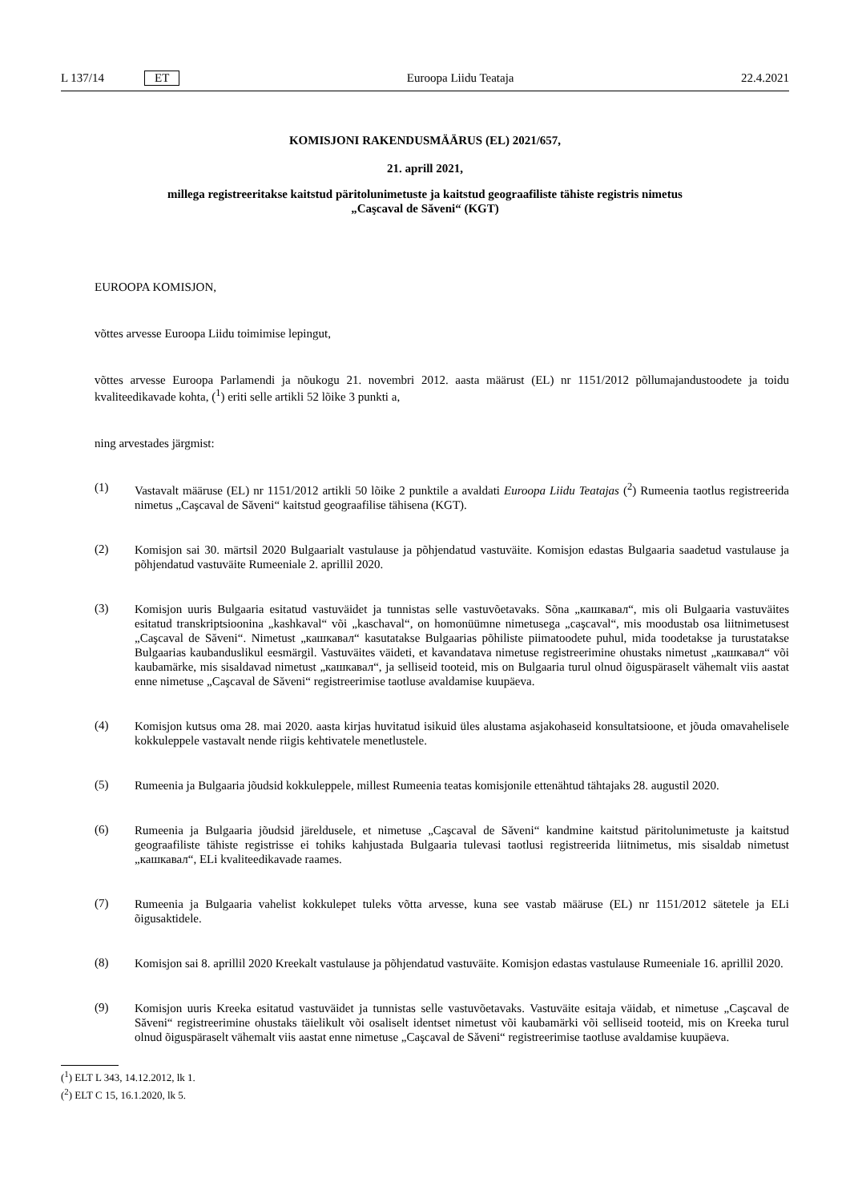L 137/14 ET Euroopa Liidu Teataja 22.4.2021
KOMISJONI RAKENDUSMÄÄRUS (EL) 2021/657,
21. aprill 2021,
millega registreeritakse kaitstud päritolunimetuste ja kaitstud geograafiliste tähiste registris nimetus
„Caşcaval de Săveni“ (KGT)
EUROOPA KOMISJON,
võttes arvesse Euroopa Liidu toimimise lepingut,
võttes arvesse Euroopa Parlamendi ja nõukogu 21. novembri 2012. aasta määrust (EL) nr 1151/2012 põllumajandustoodete ja toidu kvaliteedikavade kohta, (<sup>1</sup>) eriti selle artikli 52 lõike 3 punkti a,
ning arvestades järgmist:
(1)
Vastavalt määruse (EL) nr 1151/2012 artikli 50 lõike 2 punktile a avaldati Euroopa Liidu Teatajas (<sup>2</sup>) Rumeenia taotlus registreerida nimetus „Caşcaval de Săveni“ kaitstud geograafilise tähisena (KGT).
(2)
Komisjon sai 30. märtsil 2020 Bulgaarialt vastulause ja põhjendatud vastuväite. Komisjon edastas Bulgaaria saadetud vastulause ja põhjendatud vastuväite Rumeeniale 2. aprillil 2020.
(3)
Komisjon uuris Bulgaaria esitatud vastuväidet ja tunnistas selle vastuvõetavaks. Sõna „кашкавал“, mis oli Bulgaaria vastuväites esitatud transkriptsioonina „kashkaval“ või „kaschaval“, on homonüümne nimetusega „caşcaval“, mis moodustab osa liitnimetusest „Caşcaval de Săveni“. Nimetust „кашкавал“ kasutatakse Bulgaarias põhiliste piimatoodete puhul, mida toodetakse ja turustatakse Bulgaarias kaubanduslikul eesmärgil. Vastuväites väideti, et kavandatava nimetuse registreerimine ohustaks nimetust „кашкавал“ või kaubamärke, mis sisaldavad nimetust „кашкавал“, ja selliseid tooteid, mis on Bulgaaria turul olnud õiguspäraselt vähemalt viis aastat enne nimetuse „Caşcaval de Săveni“ registreerimise taotluse avaldamise kuupäeva.
(4)
Komisjon kutsus oma 28. mai 2020. aasta kirjas huvitatud isikuid üles alustama asjakohaseid konsultatsioone, et jõuda omavahelisele kokkuleppele vastavalt nende riigis kehtivatele menetlustele.
(5)
Rumeenia ja Bulgaaria jõudsid kokkuleppele, millest Rumeenia teatas komisjonile ettenähtud tähtajaks 28. augustil 2020.
(6)
Rumeenia ja Bulgaaria jõudsid järeldusele, et nimetuse „Caşcaval de Săveni“ kandmine kaitstud päritolunimetuste ja kaitstud geograafiliste tähiste registrisse ei tohiks kahjustada Bulgaaria tulevasi taotlusi registreerida liitnimetus, mis sisaldab nimetust „кашкавал“, ELi kvaliteedikavade raames.
(7)
Rumeenia ja Bulgaaria vahelist kokkulepet tuleks võtta arvesse, kuna see vastab määruse (EL) nr 1151/2012 sätetele ja ELi õigusaktidele.
(8)
Komisjon sai 8. aprillil 2020 Kreekalt vastulause ja põhjendatud vastuväite. Komisjon edastas vastulause Rumeeniale 16. aprillil 2020.
(9)
Komisjon uuris Kreeka esitatud vastuväidet ja tunnistas selle vastuvõetavaks. Vastuväite esitaja väidab, et nimetuse „Caşcaval de Săveni“ registreerimine ohustaks täielikult või osaliselt identset nimetust või kaubamärki või selliseid tooteid, mis on Kreeka turul olnud õiguspäraselt vähemalt viis aastat enne nimetuse „Caşcaval de Săveni“ registreerimise taotluse avaldamise kuupäeva.
(<sup>1</sup>) ELT L 343, 14.12.2012, lk 1.
(<sup>2</sup>) ELT C 15, 16.1.2020, lk 5.